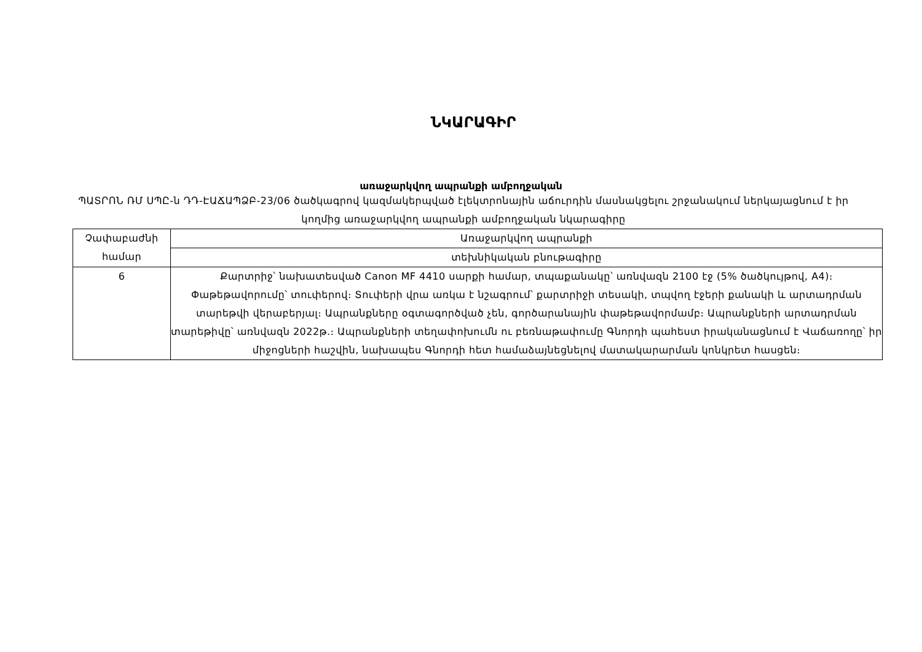ՆԿԱՐԱԳԻՐ
առաջարկվող ապրանքի ամբողջական
ՊԱՏՐՈՆ ՌՄ ՍՊԸ-ն ԴԴ-ԷԱՃԱՊՁԲ-23/06 ծածկագրով կազմակերպված էլեկտրոնային աճուրդին մասնակցելու շրջանակում ներկայացնում է իր կողմից առաջարկվող ապրանքի ամբողջական նկարագիրը
| Չափաբաժնի համար | Առաջարկվող ապրանքի |
| | տեխնիկական բնութագիրը |
| 6 | Քարտրիջ՝ նախատեսված Canon MF 4410 սարքի համար, տպաքանակը՝ առնվազն 2100 էջ (5% ծածկույթով, A4)։ Փաթեթավորումը՝ տուփերով։ Տուփերի վրա առկա է նշագրում՝ քարտրիջի տեսակի, տպվող էջերի քանակի և արտադրման տարեթվի վերաբերյալ։ Ապրանքները օգտագործված չեն, գործարանային փաթեթավորմամբ։ Ապրանքների արտադրման տարեթիվը՝ առնվազն 2022թ.։ Ապրանքների տեղափոխումն ու բեռնաթափումը Գնորդի պահեստ իրականացնում է Վաճառողը՝ իր միջոցների հաշվին, նախապես Գնորդի հետ համաձայնեցնելով մատակարարման կոնկրետ հասցեն։ |